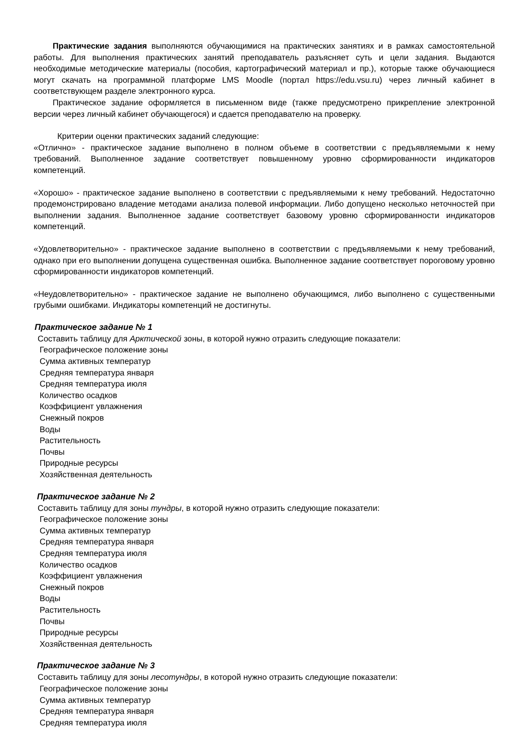Практические задания выполняются обучающимися на практических занятиях и в рамках самостоятельной работы. Для выполнения практических занятий преподаватель разъясняет суть и цели задания. Выдаются необходимые методические материалы (пособия, картографический материал и пр.), которые также обучающиеся могут скачать на программной платформе LMS Moodle (портал https://edu.vsu.ru) через личный кабинет в соответствующем разделе электронного курса.
Практическое задание оформляется в письменном виде (также предусмотрено прикрепление электронной версии через личный кабинет обучающегося) и сдается преподавателю на проверку.
Критерии оценки практических заданий следующие:
«Отлично» - практическое задание выполнено в полном объеме в соответствии с предъявляемыми к нему требований. Выполненное задание соответствует повышенному уровню сформированности индикаторов компетенций.
«Хорошо» - практическое задание выполнено в соответствии с предъявляемыми к нему требований. Недостаточно продемонстрировано владение методами анализа полевой информации. Либо допущено несколько неточностей при выполнении задания. Выполненное задание соответствует базовому уровню сформированности индикаторов компетенций.
«Удовлетворительно» - практическое задание выполнено в соответствии с предъявляемыми к нему требований, однако при его выполнении допущена существенная ошибка. Выполненное задание соответствует пороговому уровню сформированности индикаторов компетенций.
«Неудовлетворительно» - практическое задание не выполнено обучающимся, либо выполнено с существенными грубыми ошибками. Индикаторы компетенций не достигнуты.
Практическое задание № 1
Составить таблицу для Арктической зоны, в которой нужно отразить следующие показатели:
Географическое положение зоны
Сумма активных температур
Средняя температура января
Средняя температура июля
Количество осадков
Коэффициент увлажнения
Снежный покров
Воды
Растительность
Почвы
Природные ресурсы
Хозяйственная деятельность
Практическое задание № 2
Составить таблицу для зоны тундры, в которой нужно отразить следующие показатели:
Географическое положение зоны
Сумма активных температур
Средняя температура января
Средняя температура июля
Количество осадков
Коэффициент увлажнения
Снежный покров
Воды
Растительность
Почвы
Природные ресурсы
Хозяйственная деятельность
Практическое задание № 3
Составить таблицу для зоны лесотундры, в которой нужно отразить следующие показатели:
Географическое положение зоны
Сумма активных температур
Средняя температура января
Средняя температура июля